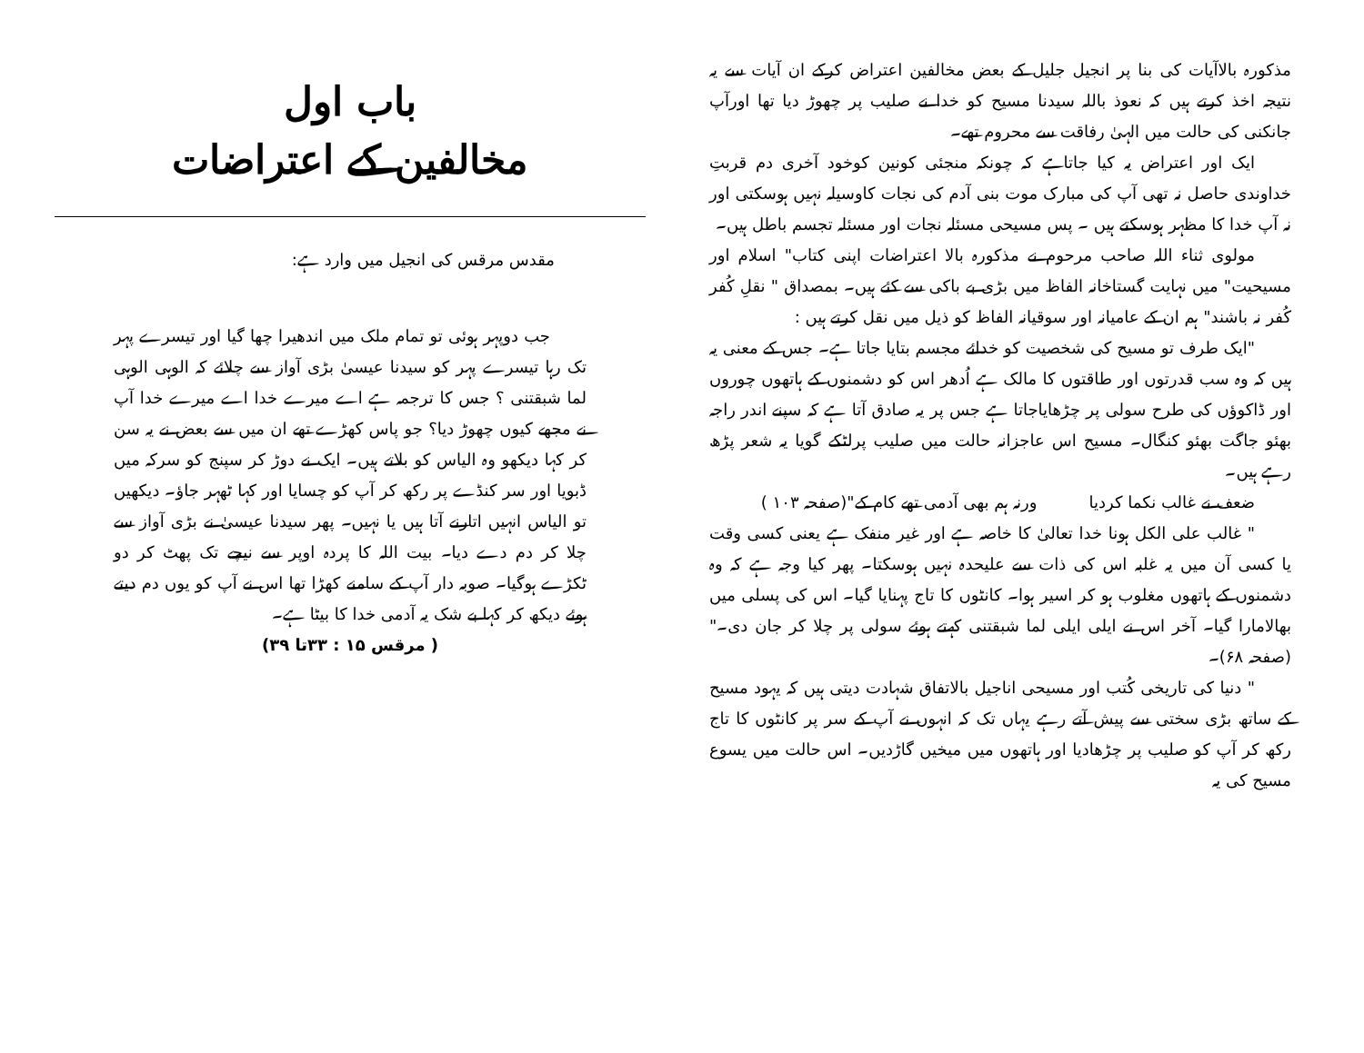باب اول
مخالفین کے اعتراضات
مقدس مرقس کی انجیل میں وارد ہے:
جب دوپہر ہوئی تو تمام ملک میں اندھیرا چھا گیا اور تیسرے پہر تک رہا تیسرے پہر کو سیدنا عیسیٰ بڑی آواز سے چلائے کہ الوہی الوہی لما شبقتنی ؟ جس کا ترجمہ ہے اے میرے خدا اے میرے خدا آپ نے مجھے کیوں چھوڑ دیا؟ جو پاس کھڑے تھے ان میں سے بعض نے یہ سن کر کہا دیکھو وہ الیاس کو بلاتے ہیں۔ ایک نے دوڑ کر سپنج کو سرکہ میں ڈبویا اور سر کنڈے پر رکھ کر آپ کو چسایا اور کہا ٹھہر جاؤ۔ دیکھیں تو الیاس انہیں اتارنے آتا ہیں یا نہیں۔ پھر سیدنا عیسیٰ نے بڑی آواز سے چلا کر دم دے دیا۔ بیت اللہ کا پردہ اوپر سے نیچے تک پھٹ کر دو ٹکڑے ہوگیا۔ صوبہ دار آپ کے سامنے کھڑا تھا اس نے آپ کو یوں دم دیتے ہوئے دیکھ کر کہا بے شک یہ آدمی خدا کا بیٹا ہے۔
( مرقس ۱۵ : ۳۳تا ۳۹)
مذکورہ بالاآیات کی بنا پر انجیل جلیل کے بعض مخالفین اعتراض کرکے ان آیات سے یہ نتیجہ اخذ کرتے ہیں کہ نعوذ باللہ سیدنا مسیح کو خدا نے صلیب پر چھوڑ دیا تھا اورآپ جانکنی کی حالت میں الہیٰ رفاقت سے محروم تھے۔
ایک اور اعتراض یہ کیا جاتاہے کہ چونکہ منجئی کونین کوخود آخری دم قربتِ خداوندی حاصل نہ تھی آپ کی مبارک موت بنی آدم کی نجات کاوسیلہ نہیں ہوسکتی اور نہ آپ خدا کا مظہر ہوسکتے ہیں ۔ پس مسیحی مسئلہ نجات اور مسئلہ تجسم باطل ہیں۔
مولوی ثناء اللہ صاحب مرحوم نے مذکورہ بالا اعتراضات اپنی کتاب" اسلام اور مسیحیت" میں نہایت گستاخانہ الفاظ میں بڑی بے باکی سے کئے ہیں۔ بمصداق " نقلِ کُفر کُفر نہ باشند" ہم ان کے عامیانہ اور سوقیانہ الفاظ کو ذیل میں نقل کرتے ہیں :
"ایک طرف تو مسیح کی شخصیت کو خدائے مجسم بتایا جاتا ہے۔ جس کے معنی یہ ہیں کہ وہ سب قدرتوں اور طاقتوں کا مالک ہے اُدھر اس کو دشمنوں کے ہاتھوں چوروں اور ڈاکوؤں کی طرح سولی پر چڑھایاجاتا ہے جس پر یہ صادق آتا ہے کہ سپنے اندر راجہ بھئو جاگت بھئو کنگال۔ مسیح اس عاجزانہ حالت میں صلیب پرلٹکے گویا یہ شعر پڑھ رہے ہیں۔
ضعف نے غالب نکما کردیا ورنہ ہم بھی آدمی تھے کام کے"(صفحہ ۱۰۳ )
" غالب علی الکل ہونا خدا تعالیٰ کا خاصہ ہے اور غیر منفک ہے یعنی کسی وقت یا کسی آن میں یہ غلبہ اس کی ذات سے علیحدہ نہیں ہوسکتا۔ پھر کیا وجہ ہے کہ وہ دشمنوں کے ہاتھوں مغلوب ہو کر اسیر ہوا۔ کانٹوں کا تاج پہنایا گیا۔ اس کی پسلی میں بھالامارا گیا۔ آخر اس نے ایلی ایلی لما شبقتنی کہتے ہوئے سولی پر چلا کر جان دی۔" (صفحہ ۶۸)۔
" دنیا کی تاریخی کُتب اور مسیحی اناجیل بالاتفاق شہادت دیتی ہیں کہ یہود مسیح کے ساتھ بڑی سختی سے پیش آتے رہے یہاں تک کہ انہوں نے آپ کے سر پر کانٹوں کا تاج رکھ کر آپ کو صلیب پر چڑھادیا اور ہاتھوں میں میخیں گاڑدیں۔ اس حالت میں یسوع مسیح کی یہ